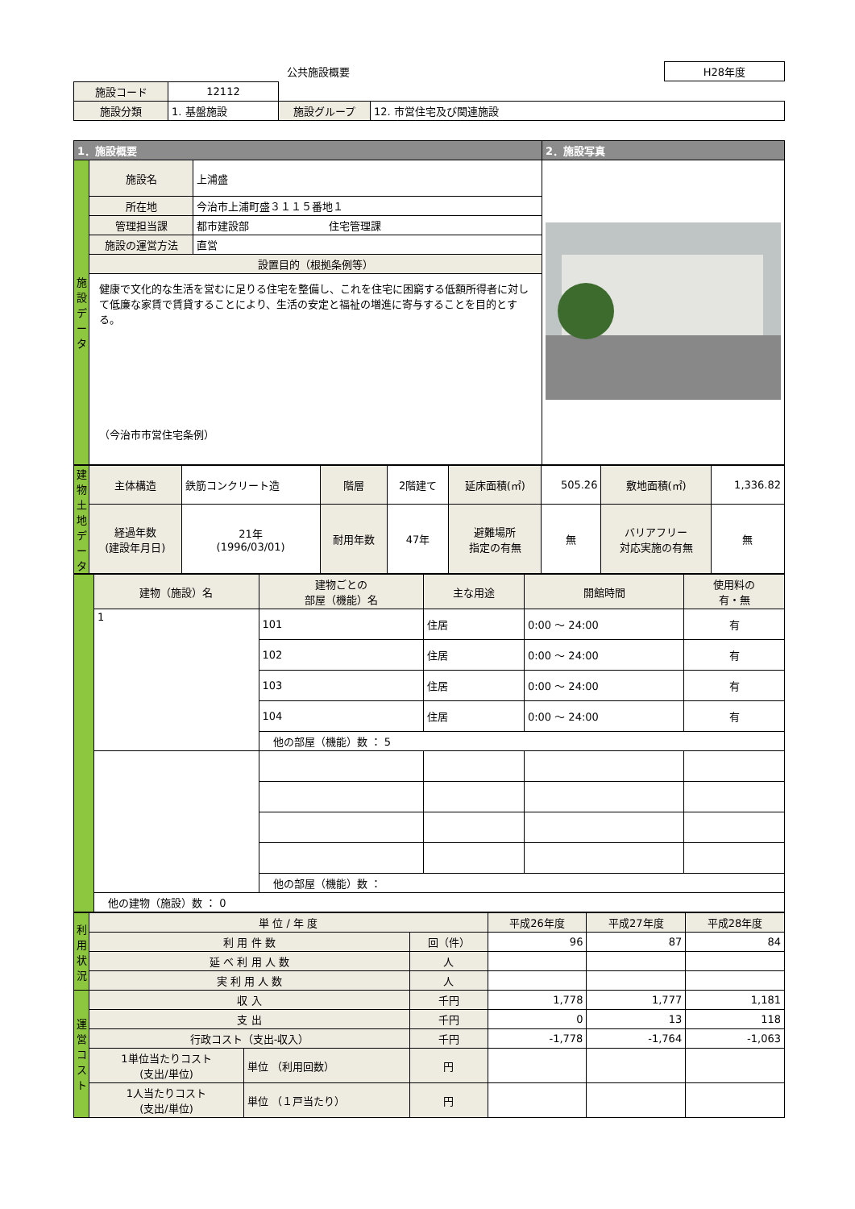| 公共施設概要 | | H28年度 |
| 施設コード | 12112 | | | |
| 施設分類 | 1. 基盤施設 | | 施設グループ | 12. 市営住宅及び関連施設 |
| 1．施設概要 | | | 2．施設写真 |
| 施設データ | 施設名 | 上浦盛 | |
| | 所在地 | 今治市上浦町盛３１１５番地１ | |
| | 管理担当課 | 都市建設部 住宅管理課 | |
| | 施設の運営方法 | 直営 | |
| | 設置目的（根拠条例等） | | |
| | 健康で文化的な生活を営むに足りる住宅を整備し、これを住宅に困窮する低額所得者に対して低廉な家賃で賃貸することにより、生活の安定と福祉の増進に寄与することを目的とする。 （今治市市営住宅条例） | | |
| 建物土地データ | 主体構造 | 鉄筋コンクリート造 | 階層 | 2階建て | 延床面積(㎡) | 505.26 | 敷地面積(㎡) | 1,336.82 |
| | 経過年数 (建設年月日) | 21年 (1996/03/01) | 耐用年数 | 47年 | 避難場所 指定の有無 | 無 | バリアフリー 対応実施の有無 | 無 |
| | 建物（施設）名 | 建物ごとの 部屋（機能）名 | 主な用途 | 開館時間 | 使用料の 有・無 |
| | 1 | 101 | 住居 | 0:00 ～ 24:00 | 有 |
| | | 102 | 住居 | 0:00 ～ 24:00 | 有 |
| | | 103 | 住居 | 0:00 ～ 24:00 | 有 |
| | | 104 | 住居 | 0:00 ～ 24:00 | 有 |
| | | 他の部屋（機能）数 ： 5 | | | |
| | | 他の部屋（機能）数 ： | | | |
| | 他の建物（施設）数 ： 0 | | | | |
| 利用状況 | 単 位 / 年 度 | | | 平成26年度 | 平成27年度 | 平成28年度 |
| | 利 用 件 数 | | 回（件） | 96 | 87 | 84 |
| | 延 べ 利 用 人 数 | | 人 | | | |
| | 実 利 用 人 数 | | 人 | | | |
| 運営コスト | 収 入 | | 千円 | 1,778 | 1,777 | 1,181 |
| | 支 出 | | 千円 | 0 | 13 | 118 |
| | 行政コスト（支出-収入） | | 千円 | -1,778 | -1,764 | -1,063 |
| | 1単位当たりコスト (支出/単位) | 単位 （利用回数） | 円 | | | |
| | 1人当たりコスト (支出/単位) | 単位 （１戸当たり） | 円 | | | |